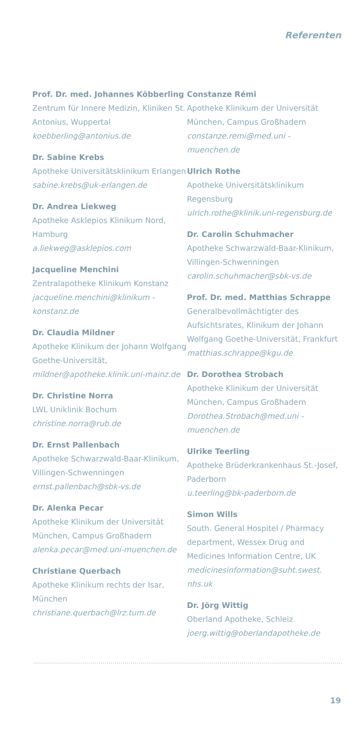Referenten
Prof. Dr. med. Johannes Köbberling
Zentrum für Innere Medizin, Kliniken St. Antonius, Wuppertal
koebberling@antonius.de
Dr. Sabine Krebs
Apotheke Universitätsklinikum Erlangen
sabine.krebs@uk-erlangen.de
Dr. Andrea Liekweg
Apotheke Asklepios Klinikum Nord, Hamburg
a.liekweg@asklepios.com
Jacqueline Menchini
Zentralapotheke Klinikum Konstanz
jacqueline.menchini@klinikum -konstanz.de
Dr. Claudia Mildner
Apotheke Klinikum der Johann Wolfgang Goethe-Universität,
mildner@apotheke.klinik.uni-mainz.de
Dr. Christine Norra
LWL Uniklinik Bochum
christine.norra@rub.de
Dr. Ernst Pallenbach
Apotheke Schwarzwald-Baar-Klinikum, Villingen-Schwenningen
ernst.pallenbach@sbk-vs.de
Dr. Alenka Pecar
Apotheke Klinikum der Universität München, Campus Großhadern
alenka.pecar@med.uni-muenchen.de
Christiane Querbach
Apotheke Klinikum rechts der Isar, München
christiane.querbach@lrz.tum.de
Constanze Rémi
Apotheke Klinikum der Universität München, Campus Großhadern
constanze.remi@med.uni -muenchen.de
Ulrich Rothe
Apotheke Universitätsklinikum Regensburg
ulrich.rothe@klinik.uni-regensburg.de
Dr. Carolin Schuhmacher
Apotheke Schwarzwald-Baar-Klinikum, Villingen-Schwenningen
carolin.schuhmacher@sbk-vs.de
Prof. Dr. med. Matthias Schrappe
Generalbevollmächtigter des Aufsichtsrates, Klinikum der Johann Wolfgang Goethe-Universität, Frankfurt
matthias.schrappe@kgu.de
Dr. Dorothea Strobach
Apotheke Klinikum der Universität München, Campus Großhadern
Dorothea.Strobach@med.uni -muenchen.de
Ulrike Teerling
Apotheke Brüderkrankenhaus St.-Josef, Paderborn
u.teerling@bk-paderborn.de
Simon Wills
South. General Hospitel / Pharmacy department, Wessex Drug and Medicines Information Centre, UK
medicinesinformation@suht.swest. nhs.uk
Dr. Jörg Wittig
Oberland Apotheke, Schleiz
joerg.wittig@oberlandapotheke.de
19